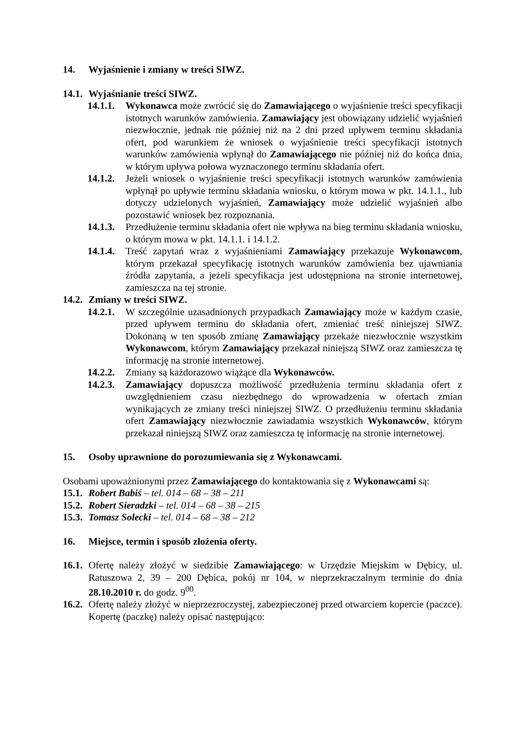14. Wyjaśnienie i zmiany w treści SIWZ.
14.1. Wyjaśnianie treści SIWZ.
14.1.1. Wykonawca może zwrócić się do Zamawiającego o wyjaśnienie treści specyfikacji istotnych warunków zamówienia. Zamawiający jest obowiązany udzielić wyjaśnień niezwłocznie, jednak nie później niż na 2 dni przed upływem terminu składania ofert, pod warunkiem że wniosek o wyjaśnienie treści specyfikacji istotnych warunków zamówienia wpłynął do Zamawiającego nie później niż do końca dnia, w którym upływa połowa wyznaczonego terminu składania ofert.
14.1.2. Jeżeli wniosek o wyjaśnienie treści specyfikacji istotnych warunków zamówienia wpłynął po upływie terminu składania wniosku, o którym mowa w pkt. 14.1.1., lub dotyczy udzielonych wyjaśnień, Zamawiający może udzielić wyjaśnień albo pozostawić wniosek bez rozpoznania.
14.1.3. Przedłużenie terminu składania ofert nie wpływa na bieg terminu składania wniosku, o którym mowa w pkt. 14.1.1. i 14.1.2.
14.1.4. Treść zapytań wraz z wyjaśnieniami Zamawiający przekazuje Wykonawcom, którym przekazał specyfikację istotnych warunków zamówienia bez ujawniania źródła zapytania, a jeżeli specyfikacja jest udostępniona na stronie internetowej, zamieszcza na tej stronie.
14.2. Zmiany w treści SIWZ.
14.2.1. W szczególnie uzasadnionych przypadkach Zamawiający może w każdym czasie, przed upływem terminu do składania ofert, zmieniać treść niniejszej SIWZ. Dokonaną w ten sposób zmianę Zamawiający przekaże niezwłocznie wszystkim Wykonawcom, którym Zamawiający przekazał niniejszą SIWZ oraz zamieszcza tę informację na stronie internetowej.
14.2.2. Zmiany są każdorazowo wiążące dla Wykonawców.
14.2.3. Zamawiający dopuszcza możliwość przedłużenia terminu składania ofert z uwzględnieniem czasu niezbędnego do wprowadzenia w ofertach zmian wynikających ze zmiany treści niniejszej SIWZ. O przedłużeniu terminu składania ofert Zamawiający niezwłocznie zawiadamia wszystkich Wykonawców, którym przekazał niniejszą SIWZ oraz zamieszcza tę informację na stronie internetowej.
15. Osoby uprawnione do porozumiewania się z Wykonawcami.
Osobami upoważnionymi przez Zamawiającego do kontaktowania się z Wykonawcami są:
15.1. Robert Babiś – tel. 014 – 68 – 38 – 211
15.2. Robert Sieradzki – tel. 014 – 68 – 38 – 215
15.3. Tomasz Solecki – tel. 014 – 68 – 38 – 212
16. Miejsce, termin i sposób złożenia oferty.
16.1. Ofertę należy złożyć w siedzibie Zamawiającego: w Urzędzie Miejskim w Dębicy, ul. Ratuszowa 2, 39 – 200 Dębica, pokój nr 104, w nieprzekraczalnym terminie do dnia 28.10.2010 r. do godz. 9<sup>00</sup>.
16.2. Ofertę należy złożyć w nieprzezroczystej, zabezpieczonej przed otwarciem kopercie (paczce). Kopertę (paczkę) należy opisać następująco: